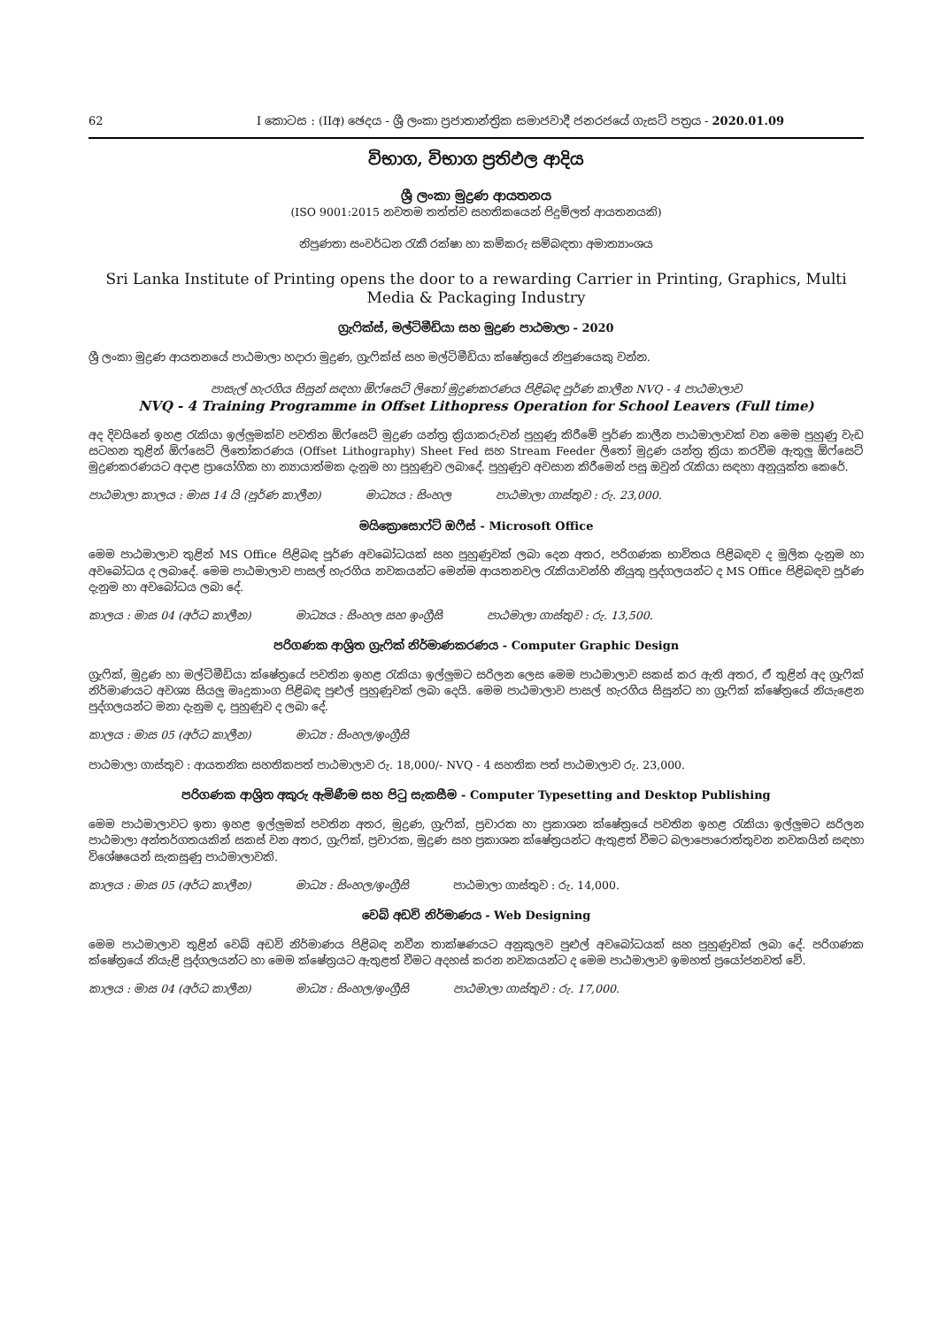62 I කොටස : (IIඅ) ඡෙදය - ශ්‍රී ලංකා ප්‍රජාතාන්ත්‍රික සමාජවාදී ජනරජයේ ගැසට් පත්‍රය - 2020.01.09
විභාග, විභාග ප්‍රතිඵල ආදිය
ශ්‍රී ලංකා මුද්‍රණ ආයතනය
(ISO 9001:2015 නවතම තත්ත්ව සහතිකයෙන් පිදුම්ලත් ආයතනයකි)
නිපුණතා සංවර්ධන රැකී රක්ෂා හා කම්කරු සම්බඳතා අමාත්‍යාංශය
Sri Lanka Institute of Printing opens the door to a rewarding Carrier in Printing, Graphics, Multi Media & Packaging Industry
ග්‍රැෆික්ස්, මල්ටිමීඩියා සහ මුද්‍රණ පාඨමාලා - 2020
ශ්‍රී ලංකා මුද්‍රණ ආයතනයේ පාඨමාලා හදාරා මුද්‍රණ, ග්‍රැෆික්ස් සහ මල්ටිමීඩියා ක්ෂේත්‍රයේ නිපුණයෙකු වන්න.
පාසැල් හැරගිය සිසුන් සඳහා ඕෆ්සෙට් ලිතෝ මුද්‍රණකරණය පිළිබඳ පූර්ණ කාලීන NVQ - 4 පාඨමාලාව
NVQ - 4 Training Programme in Offset Lithopress Operation for School Leavers (Full time)
අද දිවයිනේ ඉහළ රැකියා ඉල්ලුමක්ව පවතින ඕෆ්සෙට් මුද්‍රණ යන්ත්‍ර ක්‍රියාකරුවන් පුහුණු කිරීමේ පූර්ණ කාලීන පාඨමාලාවක් වන මෙම පුහුණු වැඩ සටහන තුළින් ඕෆ්සෙට් ලිතෝකරණය (Offset Lithography) Sheet Fed සහ Stream Feeder ලිතෝ මුද්‍රණ යන්ත්‍ර ක්‍රියා කරවීම ඇතුලු ඕෆ්සෙට් මුද්‍රණකරණයට අදාළ ප්‍රායෝගික හා න්‍යායාත්මක දැනුම හා පුහුණුව ලබාදේ. පුහුණුව අවසාන කිරීමෙන් පසු ඔවුන් රැකියා සඳහා අනුයුක්ත කෙරේ.
පාඨමාලා කාලය : මාස 14 යි (පූර්ණ කාලීන) මාධ්‍යය : සිංහල පාඨමාලා ගාස්තුව : රු. 23,000.
මයික්‍රොසොෆ්ට් ඔෆීස් - Microsoft Office
මෙම පාඨමාලාව තුළින් MS Office පිළිබඳ පූර්ණ අවබෝධයක් සහ පුහුණුවක් ලබා දෙන අතර, පරිගණක භාවිතය පිළිබඳව ද මූලික දැනුම හා අවබෝධය ද ලබාදේ. මෙම පාඨමාලාව පාසල් හැරගිය නවකයන්ට මෙන්ම ආයතනවල රැකියාවන්හි නියුතු පුද්ගලයන්ට ද MS Office පිළිබඳව පූර්ණ දැනුම හා අවබෝධය ලබා දේ.
කාලය : මාස 04 (අර්ධ කාලීන) මාධ්‍යය : සිංහල සහ ඉංග්‍රීසි පාඨමාලා ගාස්තුව : රු. 13,500.
පරිගණක ආශ්‍රිත ග්‍රැෆික් නිර්මාණකරණය - Computer Graphic Design
ග්‍රැෆික්, මුද්‍රණ හා මල්ටිමීඩියා ක්ෂේත්‍රයේ පවතින ඉහළ රැකියා ඉල්ලුමට සරිලන ලෙස මෙම පාඨමාලාව සකස් කර ඇති අතර, ඒ තුළින් අද ග්‍රැෆික් නිර්මාණයට අවශ්‍ය සියලු මෘදුකාංග පිළිබඳ පුළුල් පුහුණුවක් ලබා දෙයි. මෙම පාඨමාලාව පාසල් හැරගිය සිසුන්ට හා ග්‍රැෆික් ක්ෂේත්‍රයේ නියැළෙන පුද්ගලයන්ට මනා දැනුම ද, පුහුණුව ද ලබා දේ.
කාලය : මාස 05 (අර්ධ කාලීන) මාධ්‍ය : සිංහල/ඉංග්‍රීසි
පාඨමාලා ගාස්තුව : ආයතනික සහතිකපත් පාඨමාලාව රු. 18,000/- NVQ - 4 සහතික පත් පාඨමාලාව රු. 23,000.
පරිගණක ආශ්‍රිත අකුරු ඇමිණීම සහ පිටු සැකසීම - Computer Typesetting and Desktop Publishing
මෙම පාඨමාලාවට ඉතා ඉහළ ඉල්ලුමක් පවතින අතර, මුද්‍රණ, ග්‍රැෆික්, ප්‍රචාරක හා ප්‍රකාශන ක්ෂේත්‍රයේ පවතින ඉහළ රැකියා ඉල්ලුමට සරිලන පාඨමාලා අන්තර්ගතයකින් සකස් වන අතර, ග්‍රැෆික්, ප්‍රචාරක, මුද්‍රණ සහ ප්‍රකාශන ක්ෂේත්‍රයන්ට ඇතුළත් වීමට බලාපොරොත්තුවන නවකයින් සඳහා විශේෂයෙන් සැකසුණු පාඨමාලාවකි.
කාලය : මාස 05 (අර්ධ කාලීන) මාධ්‍ය : සිංහල/ඉංග්‍රීසි පාඨමාලා ගාස්තුව : රු. 14,000.
වෙබ් අඩවි නිර්මාණය - Web Designing
මෙම පාඨමාලාව තුළින් වෙබ් අඩවි නිර්මාණය පිළිබඳ නවීන තාක්ෂණයට අනුකූලව පුළුල් අවබෝධයක් සහ පුහුණුවක් ලබා දේ. පරිගණක ක්ෂේත්‍රයේ නියැළි පුද්ගලයන්ට හා මෙම ක්ෂේත්‍රයට ඇතුළත් වීමට අදහස් කරන නවකයන්ට ද මෙම පාඨමාලාව ඉමහත් ප්‍රයෝජනවත් වේ.
කාලය : මාස 04 (අර්ධ කාලීන) මාධ්‍ය : සිංහල/ඉංග්‍රීසි පාඨමාලා ගාස්තුව : රු. 17,000.